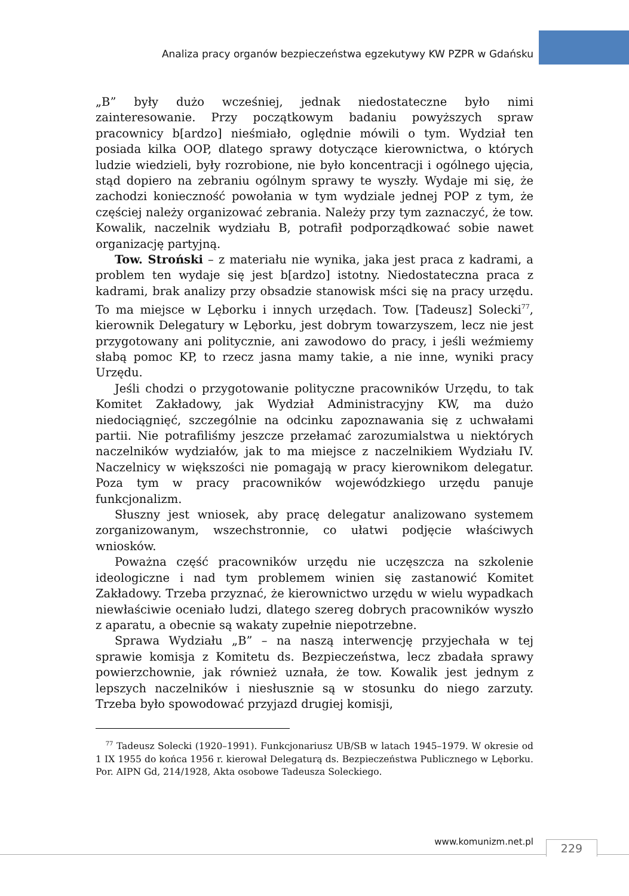Analiza pracy organów bezpieczeństwa egzekutywy KW PZPR w Gdańsku
„B” były dużo wcześniej, jednak niedostateczne było nimi zainteresowanie. Przy początkowym badaniu powyższych spraw pracownicy b[ardzo] nieśmiało, oględnie mówili o tym. Wydział ten posiada kilka OOP, dlatego sprawy dotyczące kierownictwa, o których ludzie wiedzieli, były rozrobione, nie było koncentracji i ogólnego ujęcia, stąd dopiero na zebraniu ogólnym sprawy te wyszły. Wydaje mi się, że zachodzi konieczność powołania w tym wydziale jednej POP z tym, że częściej należy organizować zebrania. Należy przy tym zaznaczyć, że tow. Kowalik, naczelnik wydziału B, potrafił podporządkować sobie nawet organizację partyjną.
Tow. Stroński – z materiału nie wynika, jaka jest praca z kadrami, a problem ten wydaje się jest b[ardzo] istotny. Niedostateczna praca z kadrami, brak analizy przy obsadzie stanowisk mści się na pracy urzędu. To ma miejsce w Lęborku i innych urzędach. Tow. [Tadeusz] Solecki<sup>77</sup>, kierownik Delegatury w Lęborku, jest dobrym towarzyszem, lecz nie jest przygotowany ani politycznie, ani zawodowo do pracy, i jeśli weźmiemy słabą pomoc KP, to rzecz jasna mamy takie, a nie inne, wyniki pracy Urzędu.
Jeśli chodzi o przygotowanie polityczne pracowników Urzędu, to tak Komitet Zakładowy, jak Wydział Administracyjny KW, ma dużo niedociągnięć, szczególnie na odcinku zapoznawania się z uchwałami partii. Nie potrafiliśmy jeszcze przełamać zarozumialstwa u niektórych naczelników wydziałów, jak to ma miejsce z naczelnikiem Wydziału IV. Naczelnicy w większości nie pomagają w pracy kierownikom delegatur. Poza tym w pracy pracowników wojewódzkiego urzędu panuje funkcjonalizm.
Słuszny jest wniosek, aby pracę delegatur analizowano systemem zorganizowanym, wszechstronnie, co ułatwi podjęcie właściwych wniosków.
Poważna część pracowników urzędu nie uczęszcza na szkolenie ideologiczne i nad tym problemem winien się zastanowić Komitet Zakładowy. Trzeba przyznać, że kierownictwo urzędu w wielu wypadkach niewłaściwie oceniało ludzi, dlatego szereg dobrych pracowników wyszło z aparatu, a obecnie są wakaty zupełnie niepotrzebne.
Sprawa Wydziału „B” – na naszą interwencję przyjechała w tej sprawie komisja z Komitetu ds. Bezpieczeństwa, lecz zbadała sprawy powierzchownie, jak również uznała, że tow. Kowalik jest jednym z lepszych naczelników i niesłusznie są w stosunku do niego zarzuty. Trzeba było spowodować przyjazd drugiej komisji,
<sup>77</sup> Tadeusz Solecki (1920–1991). Funkcjonariusz UB/SB w latach 1945–1979. W okresie od 1 IX 1955 do końca 1956 r. kierował Delegaturą ds. Bezpieczeństwa Publicznego w Lęborku. Por. AIPN Gd, 214/1928, Akta osobowe Tadeusza Soleckiego.
www.komunizm.net.pl 229